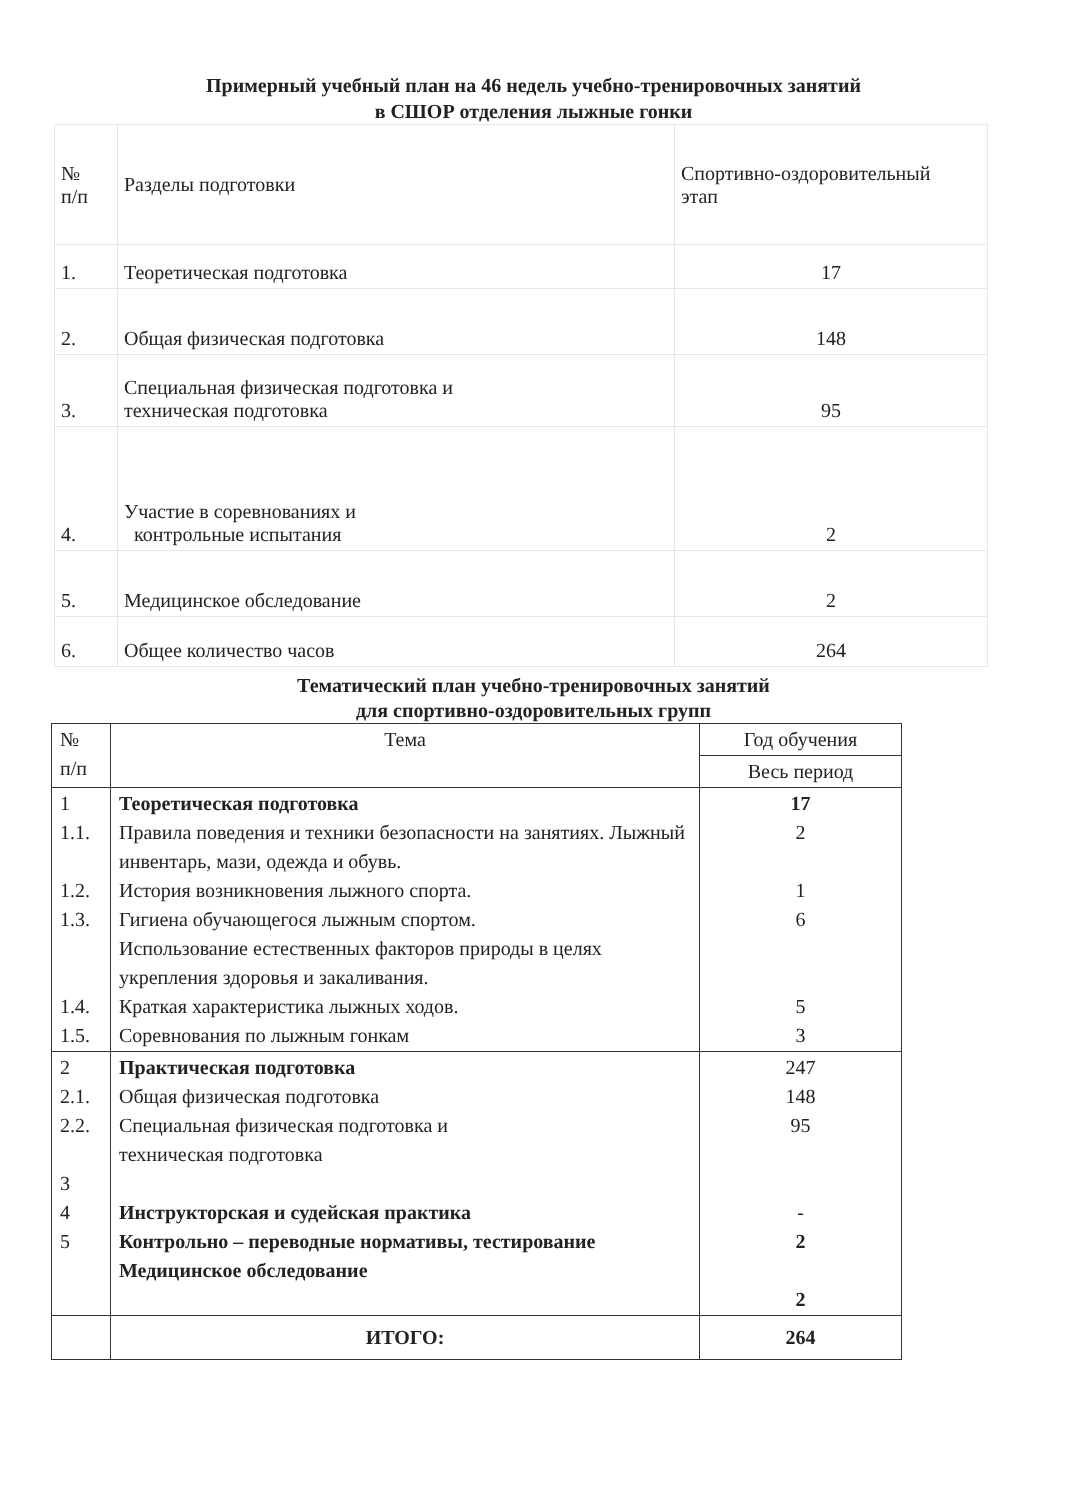Примерный учебный план на 46 недель учебно-тренировочных занятий
в СШОР отделения лыжные гонки
| № п/п | Разделы подготовки | Спортивно-оздоровительный этап |
| 1. | Теоретическая подготовка | 17 |
| 2. | Общая физическая подготовка | 148 |
| 3. | Специальная физическая подготовка и техническая подготовка | 95 |
| 4. | Участие в соревнованиях и контрольные испытания | 2 |
| 5. | Медицинское обследование | 2 |
| 6. | Общее количество часов | 264 |
Тематический план учебно-тренировочных занятий
для спортивно-оздоровительных групп
| № п/п | Тема | Год обучения |
| | | Весь период |
| 1 1.1. 1.2. 1.3. 1.4. 1.5. | Теоретическая подготовка Правила поведения и техники безопасности на занятиях. Лыжный инвентарь, мази, одежда и обувь. История возникновения лыжного спорта. Гигиена обучающегося лыжным спортом. Использование естественных факторов природы в целях укрепления здоровья и закаливания. Краткая характеристика лыжных ходов. Соревнования по лыжным гонкам | 17 2 1 6 5 3 |
| 2 2.1. 2.2. 3 4 5 | Практическая подготовка Общая физическая подготовка Специальная физическая подготовка и техническая подготовка Инструкторская и судейская практика Контрольно – переводные нормативы, тестирование Медицинское обследование | 247 148 95 - 2 2 |
| | ИТОГО: | 264 |